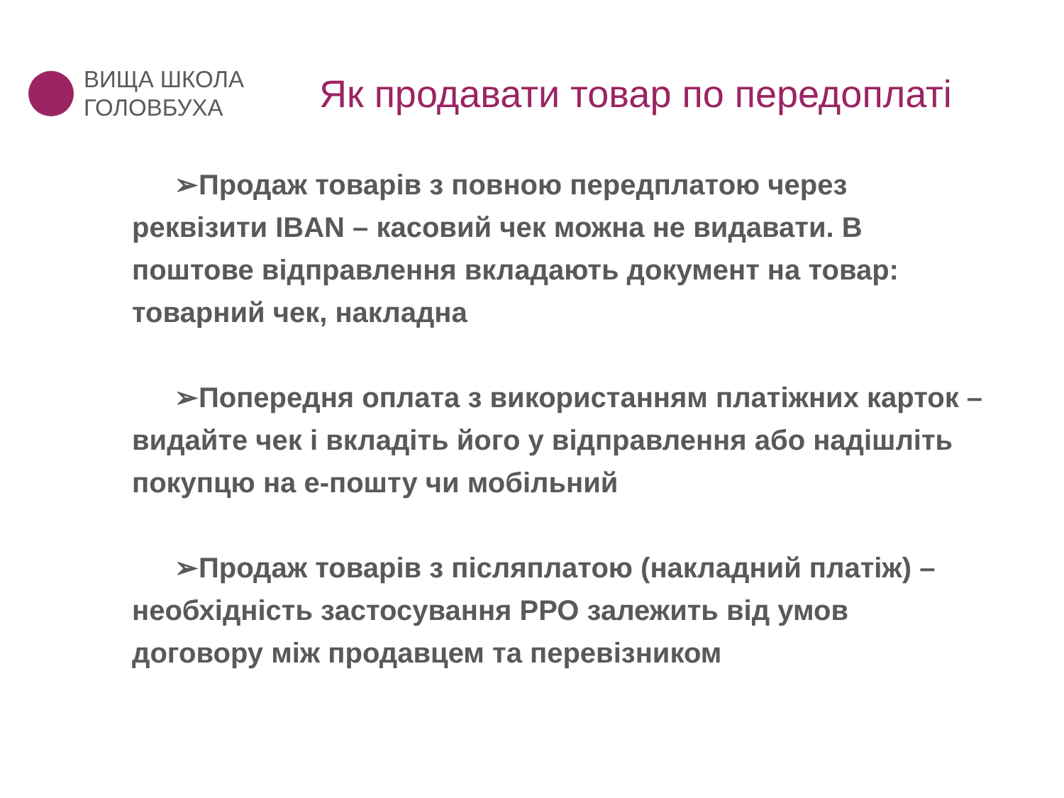ВИЩА ШКОЛА
ГОЛОВБУХА
Як продавати товар по передоплаті
➢Продаж товарів з повною передплатою через реквізити IBAN – касовий чек можна не видавати. В поштове відправлення вкладають документ на товар: товарний чек, накладна
➢Попередня оплата з використанням платіжних карток – видайте чек і вкладіть його у відправлення або надішліть покупцю на е-пошту чи мобільний
➢Продаж товарів з післяплатою (накладний платіж) – необхідність застосування РРО залежить від умов договору між продавцем та перевізником